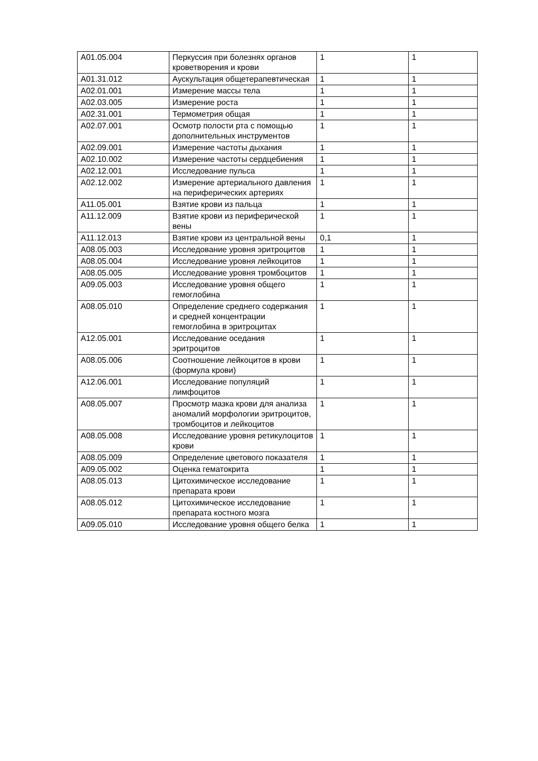| A01.05.004 | Перкуссия при болезнях органов кроветворения и крови | 1 | 1 |
| A01.31.012 | Аускультация общетерапевтическая | 1 | 1 |
| A02.01.001 | Измерение массы тела | 1 | 1 |
| A02.03.005 | Измерение роста | 1 | 1 |
| A02.31.001 | Термометрия общая | 1 | 1 |
| A02.07.001 | Осмотр полости рта с помощью дополнительных инструментов | 1 | 1 |
| A02.09.001 | Измерение частоты дыхания | 1 | 1 |
| A02.10.002 | Измерение частоты сердцебиения | 1 | 1 |
| A02.12.001 | Исследование пульса | 1 | 1 |
| A02.12.002 | Измерение артериального давления на периферических артериях | 1 | 1 |
| A11.05.001 | Взятие крови из пальца | 1 | 1 |
| A11.12.009 | Взятие крови из периферической вены | 1 | 1 |
| A11.12.013 | Взятие крови из центральной вены | 0,1 | 1 |
| A08.05.003 | Исследование уровня эритроцитов | 1 | 1 |
| A08.05.004 | Исследование уровня лейкоцитов | 1 | 1 |
| A08.05.005 | Исследование уровня тромбоцитов | 1 | 1 |
| A09.05.003 | Исследование уровня общего гемоглобина | 1 | 1 |
| A08.05.010 | Определение среднего содержания и средней концентрации гемоглобина в эритроцитах | 1 | 1 |
| A12.05.001 | Исследование оседания эритроцитов | 1 | 1 |
| A08.05.006 | Соотношение лейкоцитов в крови (формула крови) | 1 | 1 |
| A12.06.001 | Исследование популяций лимфоцитов | 1 | 1 |
| A08.05.007 | Просмотр мазка крови для анализа аномалий морфологии эритроцитов, тромбоцитов и лейкоцитов | 1 | 1 |
| A08.05.008 | Исследование уровня ретикулоцитов крови | 1 | 1 |
| A08.05.009 | Определение цветового показателя | 1 | 1 |
| A09.05.002 | Оценка гематокрита | 1 | 1 |
| A08.05.013 | Цитохимическое исследование препарата крови | 1 | 1 |
| A08.05.012 | Цитохимическое исследование препарата костного мозга | 1 | 1 |
| A09.05.010 | Исследование уровня общего белка | 1 | 1 |